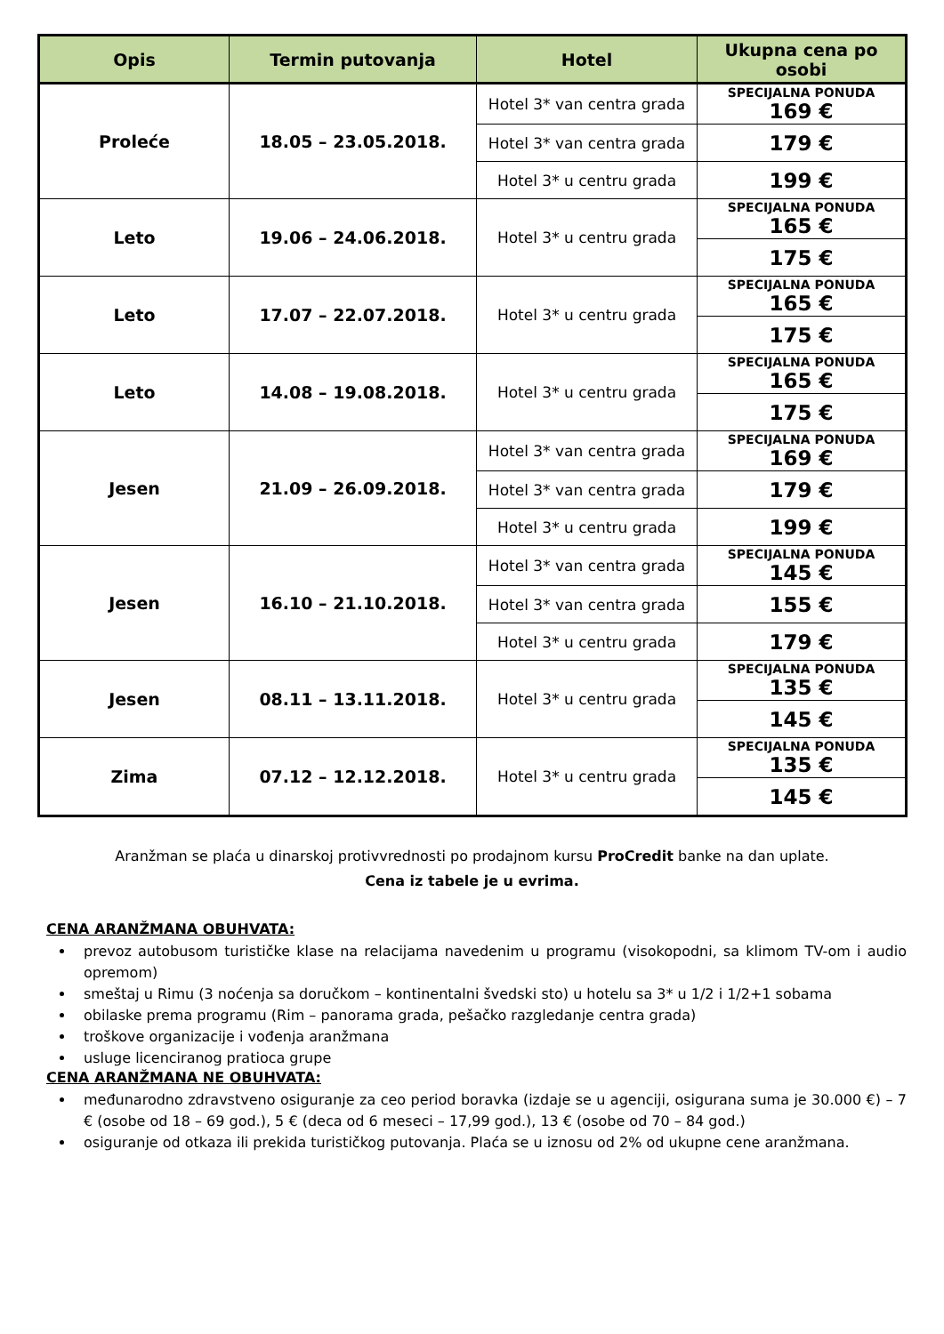| Opis | Termin putovanja | Hotel | Ukupna cena po osobi |
| --- | --- | --- | --- |
| Proleće | 18.05 – 23.05.2018. | Hotel 3* van centra grada | SPECIJALNA PONUDA 169 € |
| | | Hotel 3* van centra grada | 179 € |
| | | Hotel 3* u centru grada | 199 € |
| Leto | 19.06 – 24.06.2018. | Hotel 3* u centru grada | SPECIJALNA PONUDA 165 € |
| | | | 175 € |
| Leto | 17.07 – 22.07.2018. | Hotel 3* u centru grada | SPECIJALNA PONUDA 165 € |
| | | | 175 € |
| Leto | 14.08 – 19.08.2018. | Hotel 3* u centru grada | SPECIJALNA PONUDA 165 € |
| | | | 175 € |
| Jesen | 21.09 – 26.09.2018. | Hotel 3* van centra grada | SPECIJALNA PONUDA 169 € |
| | | Hotel 3* van centra grada | 179 € |
| | | Hotel 3* u centru grada | 199 € |
| Jesen | 16.10 – 21.10.2018. | Hotel 3* van centra grada | SPECIJALNA PONUDA 145 € |
| | | Hotel 3* van centra grada | 155 € |
| | | Hotel 3* u centru grada | 179 € |
| Jesen | 08.11 – 13.11.2018. | Hotel 3* u centru grada | SPECIJALNA PONUDA 135 € |
| | | | 145 € |
| Zima | 07.12 – 12.12.2018. | Hotel 3* u centru grada | SPECIJALNA PONUDA 135 € |
| | | | 145 € |
Aranžman se plaća u dinarskoj protivvrednosti po prodajnom kursu ProCredit banke na dan uplate.
Cena iz tabele je u evrima.
CENA ARANŽMANA OBUHVATA:
prevoz autobusom turističke klase na relacijama navedenim u programu (visokopodni, sa klimom TV-om i audio opremom)
smeštaj u Rimu (3 noćenja sa doručkom – kontinentalni švedski sto) u hotelu sa 3* u 1/2 i 1/2+1 sobama
obilaske prema programu (Rim – panorama grada, pešačko razgledanje centra grada)
troškove organizacije i vođenja aranžmana
usluge licenciranog pratioca grupe
CENA ARANŽMANA NE OBUHVATA:
međunarodno zdravstveno osiguranje za ceo period boravka (izdaje se u agenciji, osigurana suma je 30.000 €) – 7 € (osobe od 18 – 69 god.), 5 € (deca od 6 meseci – 17,99 god.), 13 € (osobe od 70 – 84 god.)
osiguranje od otkaza ili prekida turističkog putovanja. Plaća se u iznosu od 2% od ukupne cene aranžmana.